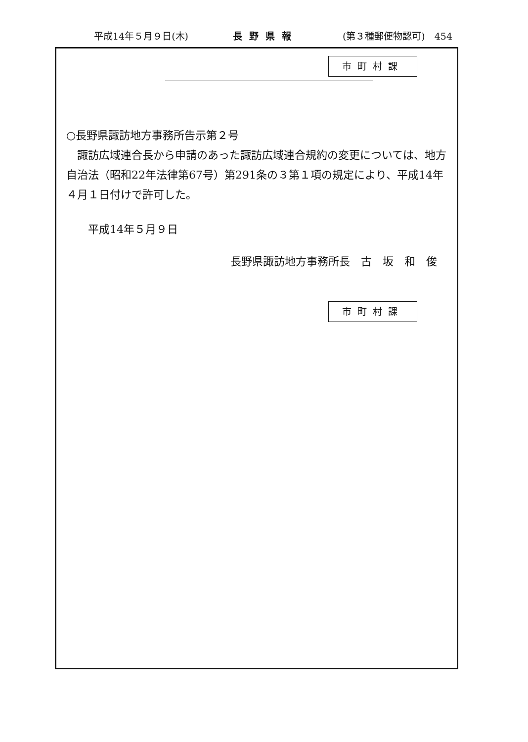平成14年５月９日(木) 長野県報 (第３種郵便物認可)　454
市町村課
○長野県諏訪地方事務所告示第２号
　諏訪広域連合長から申請のあった諏訪広域連合規約の変更については、地方自治法（昭和22年法律第67号）第291条の３第１項の規定により、平成14年４月１日付けで許可した。
　　平成14年５月９日
長野県諏訪地方事務所長　古　坂　和　俊
市町村課